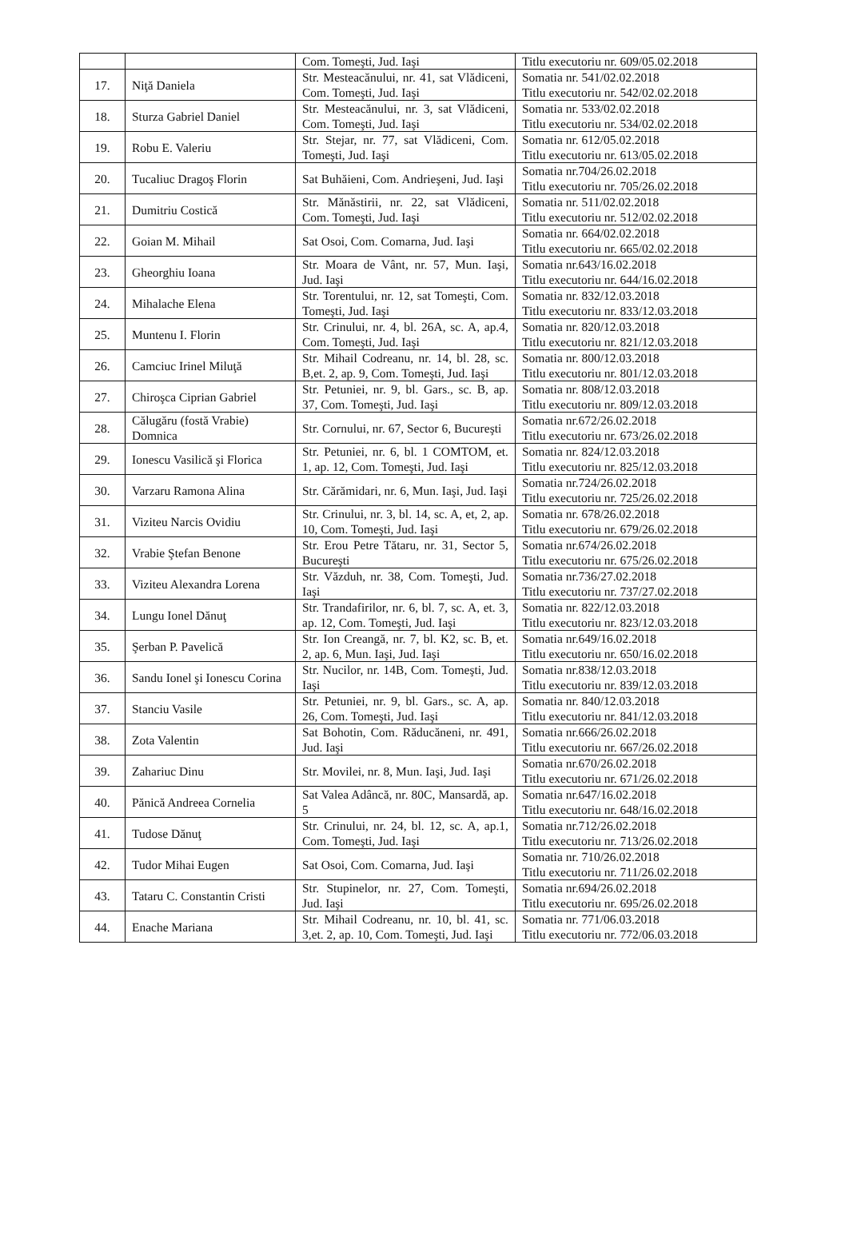| | | Com. Tomeşti, Jud. Iaşi | Titlu executoriu nr. 609/05.02.2018 |
| 17. | Niţă Daniela | Str. Mesteacănului, nr. 41, sat Vlădiceni, Com. Tomeşti, Jud. Iaşi | Somatia nr. 541/02.02.2018 Titlu executoriu nr. 542/02.02.2018 |
| 18. | Sturza Gabriel Daniel | Str. Mesteacănului, nr. 3, sat Vlădiceni, Com. Tomeşti, Jud. Iaşi | Somatia nr. 533/02.02.2018 Titlu executoriu nr. 534/02.02.2018 |
| 19. | Robu E. Valeriu | Str. Stejar, nr. 77, sat Vlădiceni, Com. Tomeşti, Jud. Iaşi | Somatia nr. 612/05.02.2018 Titlu executoriu nr. 613/05.02.2018 |
| 20. | Tucaliuc Dragoş Florin | Sat Buhăieni, Com. Andrieşeni, Jud. Iaşi | Somatia nr.704/26.02.2018 Titlu executoriu nr. 705/26.02.2018 |
| 21. | Dumitriu Costică | Str. Mănăstirii, nr. 22, sat Vlădiceni, Com. Tomeşti, Jud. Iaşi | Somatia nr. 511/02.02.2018 Titlu executoriu nr. 512/02.02.2018 |
| 22. | Goian M. Mihail | Sat Osoi, Com. Comarna, Jud. Iaşi | Somatia nr. 664/02.02.2018 Titlu executoriu nr. 665/02.02.2018 |
| 23. | Gheorghiu Ioana | Str. Moara de Vânt, nr. 57, Mun. Iaşi, Jud. Iaşi | Somatia nr.643/16.02.2018 Titlu executoriu nr. 644/16.02.2018 |
| 24. | Mihalache Elena | Str. Torentului, nr. 12, sat Tomeşti, Com. Tomeşti, Jud. Iaşi | Somatia nr. 832/12.03.2018 Titlu executoriu nr. 833/12.03.2018 |
| 25. | Muntenu I. Florin | Str. Crinului, nr. 4, bl. 26A, sc. A, ap.4, Com. Tomeşti, Jud. Iaşi | Somatia nr. 820/12.03.2018 Titlu executoriu nr. 821/12.03.2018 |
| 26. | Camciuc Irinel Miluţă | Str. Mihail Codreanu, nr. 14, bl. 28, sc. B,et. 2, ap. 9, Com. Tomeşti, Jud. Iaşi | Somatia nr. 800/12.03.2018 Titlu executoriu nr. 801/12.03.2018 |
| 27. | Chiroşca Ciprian Gabriel | Str. Petuniei, nr. 9, bl. Gars., sc. B, ap. 37, Com. Tomeşti, Jud. Iaşi | Somatia nr. 808/12.03.2018 Titlu executoriu nr. 809/12.03.2018 |
| 28. | Călugăru (fostă Vrabie) Domnica | Str. Cornului, nr. 67, Sector 6, Bucureşti | Somatia nr.672/26.02.2018 Titlu executoriu nr. 673/26.02.2018 |
| 29. | Ionescu Vasilică şi Florica | Str. Petuniei, nr. 6, bl. 1 COMTOM, et. 1, ap. 12, Com. Tomeşti, Jud. Iaşi | Somatia nr. 824/12.03.2018 Titlu executoriu nr. 825/12.03.2018 |
| 30. | Varzaru Ramona Alina | Str. Cărămidari, nr. 6, Mun. Iaşi, Jud. Iaşi | Somatia nr.724/26.02.2018 Titlu executoriu nr. 725/26.02.2018 |
| 31. | Viziteu Narcis Ovidiu | Str. Crinului, nr. 3, bl. 14, sc. A, et, 2, ap. 10, Com. Tomeşti, Jud. Iaşi | Somatia nr. 678/26.02.2018 Titlu executoriu nr. 679/26.02.2018 |
| 32. | Vrabie Ştefan Benone | Str. Erou Petre Tătaru, nr. 31, Sector 5, Bucureşti | Somatia nr.674/26.02.2018 Titlu executoriu nr. 675/26.02.2018 |
| 33. | Viziteu Alexandra Lorena | Str. Văzduh, nr. 38, Com. Tomeşti, Jud. Iaşi | Somatia nr.736/27.02.2018 Titlu executoriu nr. 737/27.02.2018 |
| 34. | Lungu Ionel Dănuţ | Str. Trandafirilor, nr. 6, bl. 7, sc. A, et. 3, ap. 12, Com. Tomeşti, Jud. Iaşi | Somatia nr. 822/12.03.2018 Titlu executoriu nr. 823/12.03.2018 |
| 35. | Şerban P. Pavelică | Str. Ion Creangă, nr. 7, bl. K2, sc. B, et. 2, ap. 6, Mun. Iaşi, Jud. Iaşi | Somatia nr.649/16.02.2018 Titlu executoriu nr. 650/16.02.2018 |
| 36. | Sandu Ionel şi Ionescu Corina | Str. Nucilor, nr. 14B, Com. Tomeşti, Jud. Iaşi | Somatia nr.838/12.03.2018 Titlu executoriu nr. 839/12.03.2018 |
| 37. | Stanciu Vasile | Str. Petuniei, nr. 9, bl. Gars., sc. A, ap. 26, Com. Tomeşti, Jud. Iaşi | Somatia nr. 840/12.03.2018 Titlu executoriu nr. 841/12.03.2018 |
| 38. | Zota Valentin | Sat Bohotin, Com. Răducăneni, nr. 491, Jud. Iaşi | Somatia nr.666/26.02.2018 Titlu executoriu nr. 667/26.02.2018 |
| 39. | Zahariuc Dinu | Str. Movilei, nr. 8, Mun. Iaşi, Jud. Iaşi | Somatia nr.670/26.02.2018 Titlu executoriu nr. 671/26.02.2018 |
| 40. | Pănică Andreea Cornelia | Sat Valea Adâncă, nr. 80C, Mansardă, ap. 5 | Somatia nr.647/16.02.2018 Titlu executoriu nr. 648/16.02.2018 |
| 41. | Tudose Dănuţ | Str. Crinului, nr. 24, bl. 12, sc. A, ap.1, Com. Tomeşti, Jud. Iaşi | Somatia nr.712/26.02.2018 Titlu executoriu nr. 713/26.02.2018 |
| 42. | Tudor Mihai Eugen | Sat Osoi, Com. Comarna, Jud. Iaşi | Somatia nr. 710/26.02.2018 Titlu executoriu nr. 711/26.02.2018 |
| 43. | Tataru C. Constantin Cristi | Str. Stupinelor, nr. 27, Com. Tomeşti, Jud. Iaşi | Somatia nr.694/26.02.2018 Titlu executoriu nr. 695/26.02.2018 |
| 44. | Enache Mariana | Str. Mihail Codreanu, nr. 10, bl. 41, sc. 3,et. 2, ap. 10, Com. Tomeşti, Jud. Iaşi | Somatia nr. 771/06.03.2018 Titlu executoriu nr. 772/06.03.2018 |